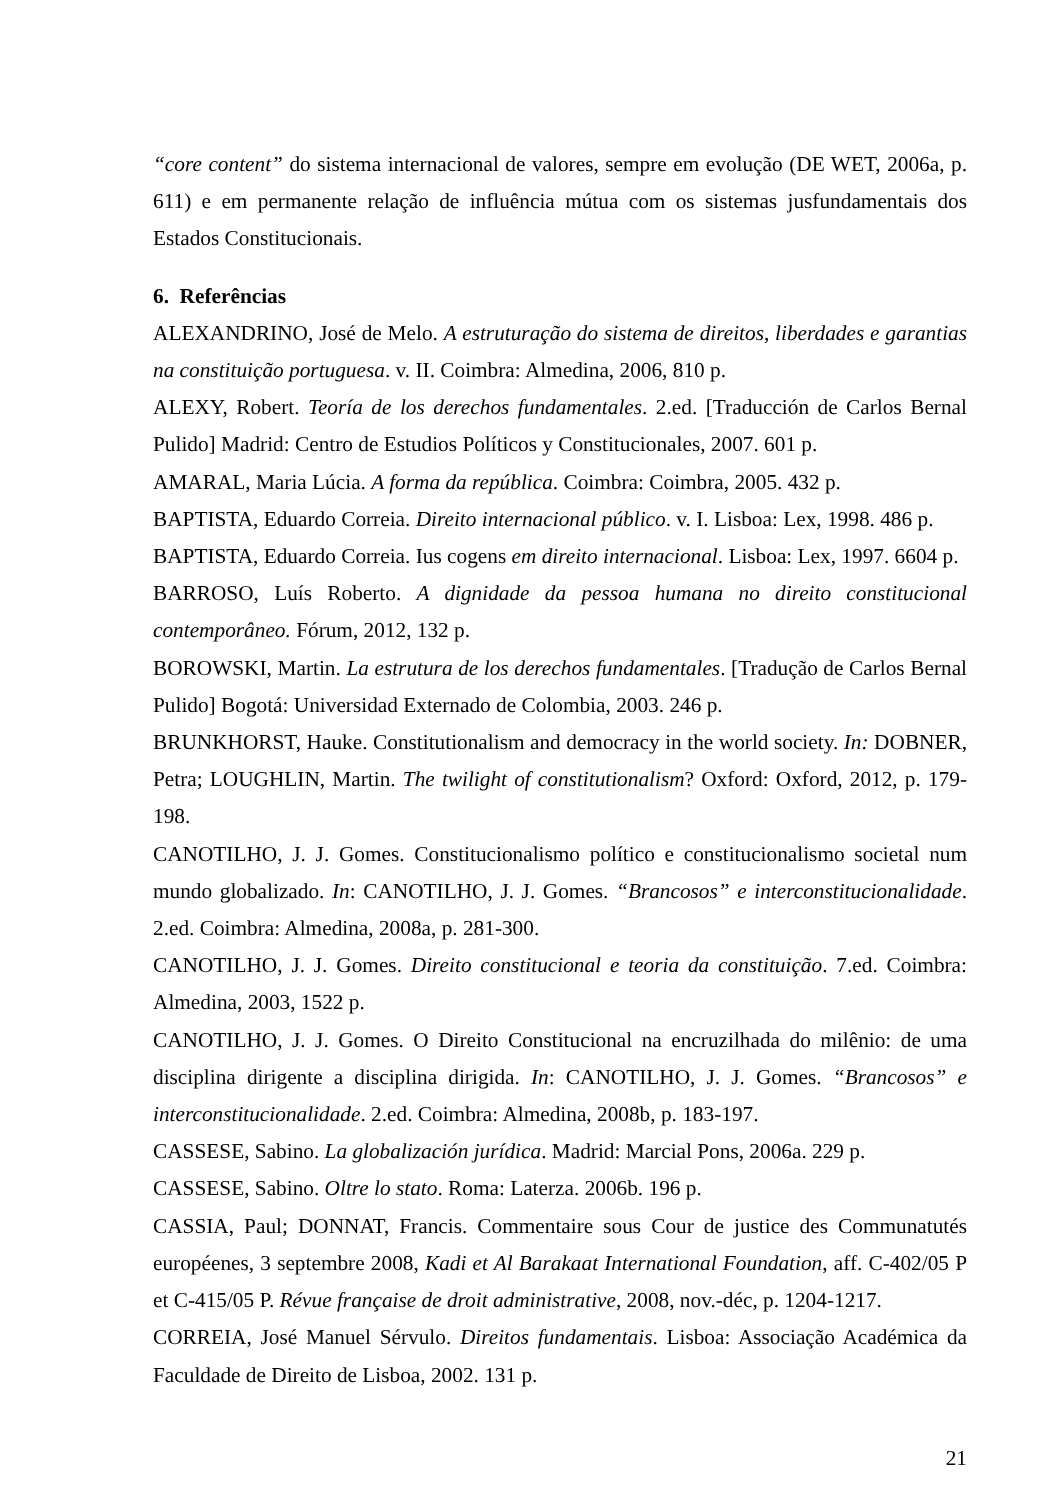“core content” do sistema internacional de valores, sempre em evolução (DE WET, 2006a, p. 611) e em permanente relação de influência mútua com os sistemas jusfundamentais dos Estados Constitucionais.
6. Referências
ALEXANDRINO, José de Melo. A estruturação do sistema de direitos, liberdades e garantias na constituição portuguesa. v. II. Coimbra: Almedina, 2006, 810 p.
ALEXY, Robert. Teoría de los derechos fundamentales. 2.ed. [Traducción de Carlos Bernal Pulido] Madrid: Centro de Estudios Políticos y Constitucionales, 2007. 601 p.
AMARAL, Maria Lúcia. A forma da república. Coimbra: Coimbra, 2005. 432 p.
BAPTISTA, Eduardo Correia. Direito internacional público. v. I. Lisboa: Lex, 1998. 486 p.
BAPTISTA, Eduardo Correia. Ius cogens em direito internacional. Lisboa: Lex, 1997. 6604 p.
BARROSO, Luís Roberto. A dignidade da pessoa humana no direito constitucional contemporâneo. Fórum, 2012, 132 p.
BOROWSKI, Martin. La estrutura de los derechos fundamentales. [Tradução de Carlos Bernal Pulido] Bogotá: Universidad Externado de Colombia, 2003. 246 p.
BRUNKHORST, Hauke. Constitutionalism and democracy in the world society. In: DOBNER, Petra; LOUGHLIN, Martin. The twilight of constitutionalism? Oxford: Oxford, 2012, p. 179-198.
CANOTILHO, J. J. Gomes. Constitucionalismo político e constitucionalismo societal num mundo globalizado. In: CANOTILHO, J. J. Gomes. “Brancosos” e interconstitucionalidade. 2.ed. Coimbra: Almedina, 2008a, p. 281-300.
CANOTILHO, J. J. Gomes. Direito constitucional e teoria da constituição. 7.ed. Coimbra: Almedina, 2003, 1522 p.
CANOTILHO, J. J. Gomes. O Direito Constitucional na encruzilhada do milênio: de uma disciplina dirigente a disciplina dirigida. In: CANOTILHO, J. J. Gomes. “Brancosos” e interconstitucionalidade. 2.ed. Coimbra: Almedina, 2008b, p. 183-197.
CASSESE, Sabino. La globalización jurídica. Madrid: Marcial Pons, 2006a. 229 p.
CASSESE, Sabino. Oltre lo stato. Roma: Laterza. 2006b. 196 p.
CASSIA, Paul; DONNAT, Francis. Commentaire sous Cour de justice des Communatutés européenes, 3 septembre 2008, Kadi et Al Barakaat International Foundation, aff. C-402/05 P et C-415/05 P. Révue française de droit administrative, 2008, nov.-déc, p. 1204-1217.
CORREIA, José Manuel Sérvulo. Direitos fundamentais. Lisboa: Associação Académica da Faculdade de Direito de Lisboa, 2002. 131 p.
21